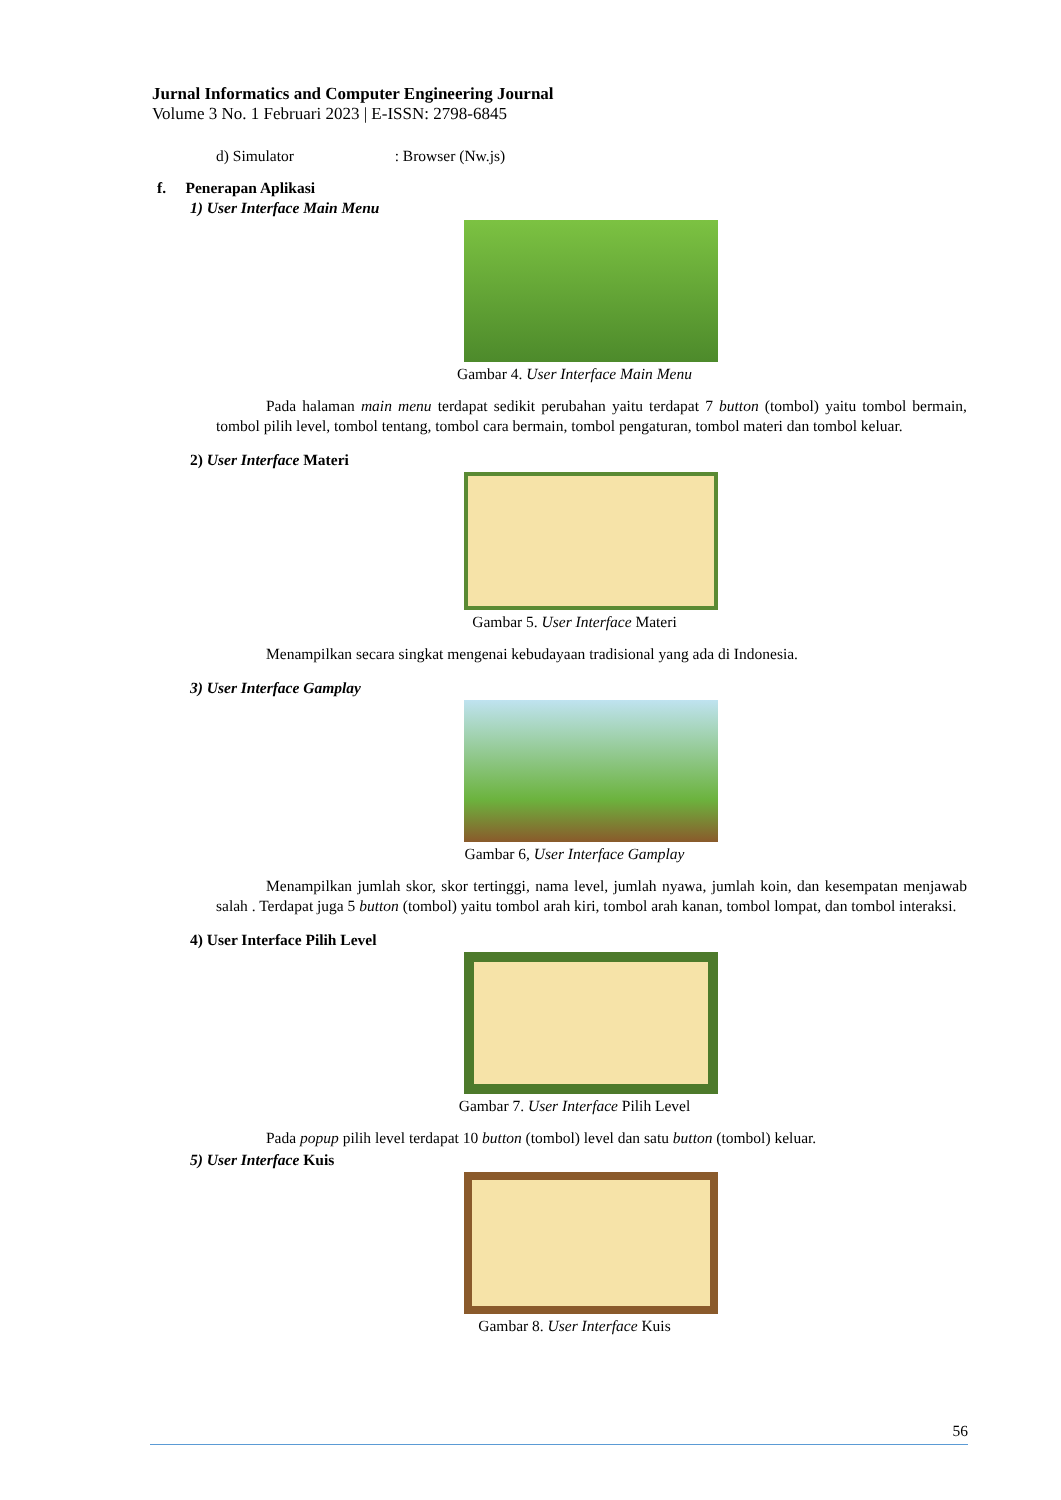Jurnal Informatics and Computer Engineering Journal
Volume 3 No. 1 Februari 2023 | E-ISSN: 2798-6845
d) Simulator : Browser (Nw.js)
f. Penerapan Aplikasi
1) User Interface Main Menu
Gambar 4. User Interface Main Menu
Pada halaman main menu terdapat sedikit perubahan yaitu terdapat 7 button (tombol) yaitu tombol bermain, tombol pilih level, tombol tentang, tombol cara bermain, tombol pengaturan, tombol materi dan tombol keluar.
2) User Interface Materi
Gambar 5. User Interface Materi
Menampilkan secara singkat mengenai kebudayaan tradisional yang ada di Indonesia.
3) User Interface Gamplay
Gambar 6, User Interface Gamplay
Menampilkan jumlah skor, skor tertinggi, nama level, jumlah nyawa, jumlah koin, dan kesempatan menjawab salah . Terdapat juga 5 button (tombol) yaitu tombol arah kiri, tombol arah kanan, tombol lompat, dan tombol interaksi.
4) User Interface Pilih Level
Gambar 7. User Interface Pilih Level
Pada popup pilih level terdapat 10 button (tombol) level dan satu button (tombol) keluar.
5) User Interface Kuis
Gambar 8. User Interface Kuis
56